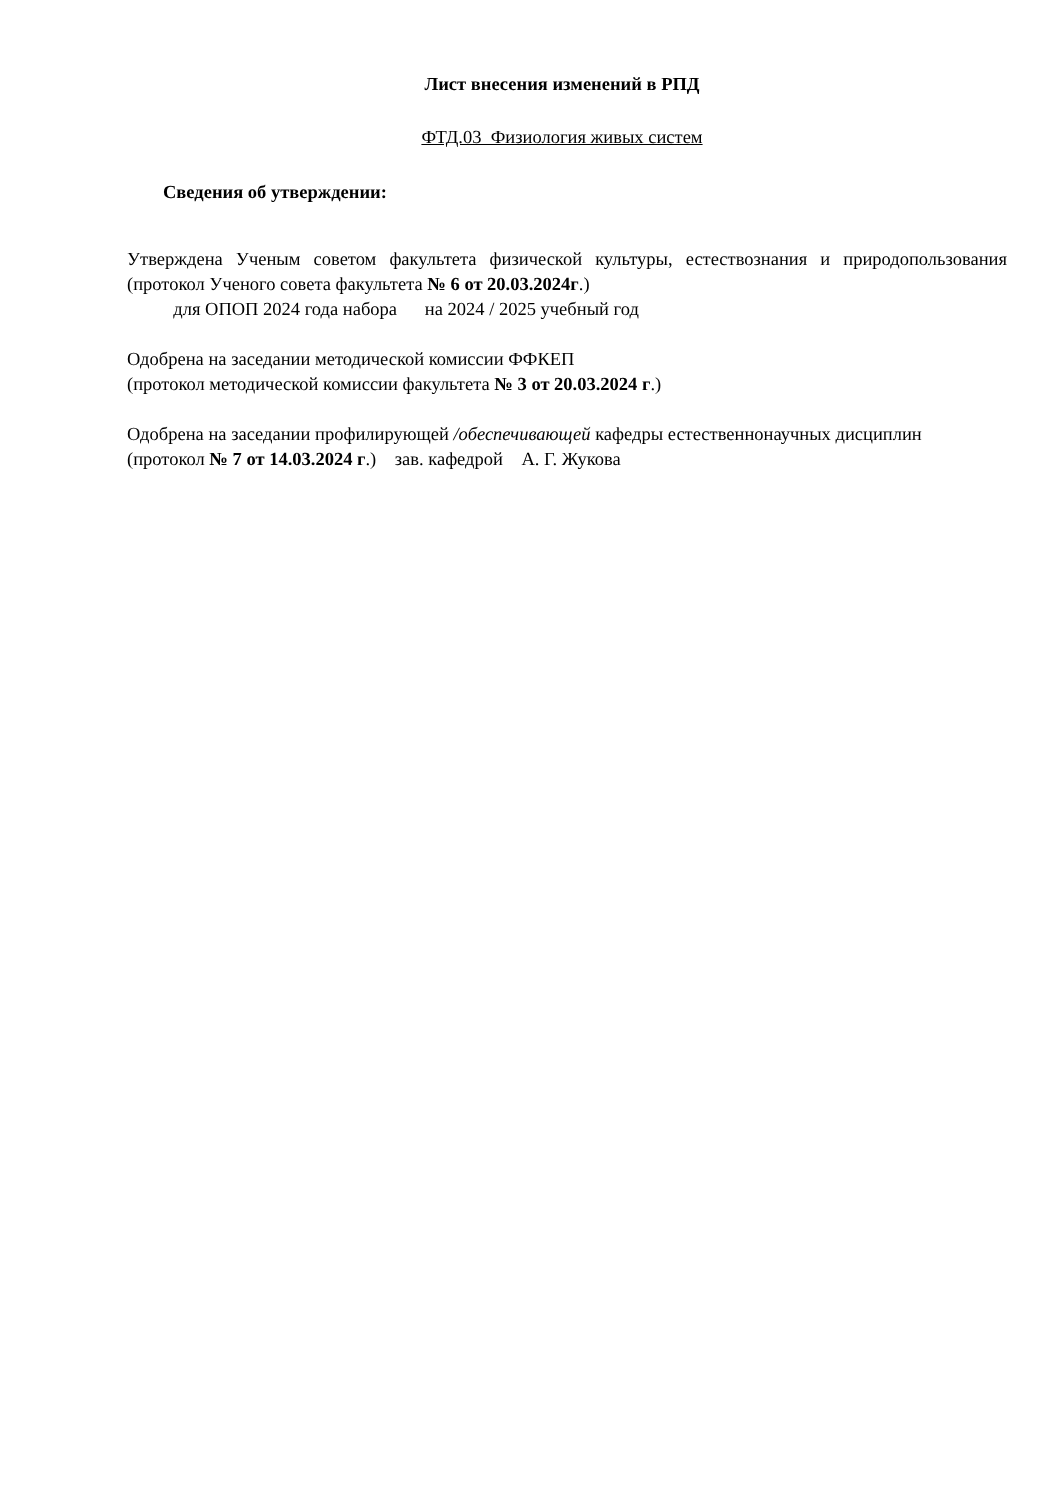Лист внесения изменений в РПД
ФТД.03 Физиология живых систем
Сведения об утверждении:
Утверждена Ученым советом факультета физической культуры, естествознания и природопользования (протокол Ученого совета факультета № 6 от 20.03.2024г.)
для ОПОП 2024 года набора на 2024 / 2025 учебный год
Одобрена на заседании методической комиссии ФФКЕП
(протокол методической комиссии факультета № 3 от 20.03.2024 г.)
Одобрена на заседании профилирующей /обеспечивающей кафедры естественнонаучных дисциплин
(протокол № 7 от 14.03.2024 г.) зав. кафедрой А. Г. Жукова